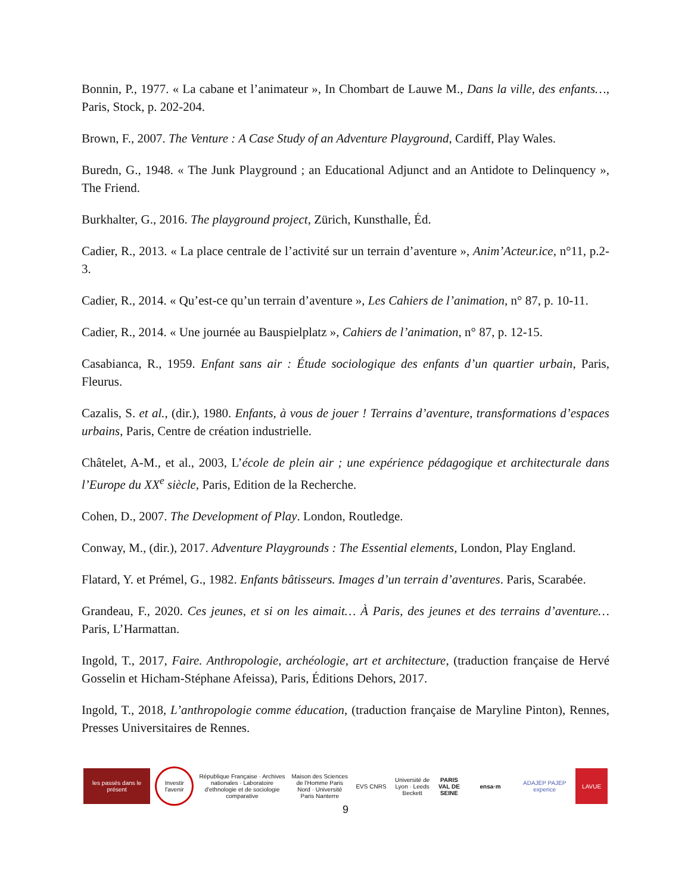Bonnin, P., 1977. « La cabane et l’animateur », In Chombart de Lauwe M., Dans la ville, des enfants…, Paris, Stock, p. 202-204.
Brown, F., 2007. The Venture : A Case Study of an Adventure Playground, Cardiff, Play Wales.
Buredn, G., 1948. « The Junk Playground ; an Educational Adjunct and an Antidote to Delinquency », The Friend.
Burkhalter, G., 2016. The playground project, Zürich, Kunsthalle, Éd.
Cadier, R., 2013. « La place centrale de l’activité sur un terrain d’aventure », Anim’Acteur.ice, n°11, p.2-3.
Cadier, R., 2014. « Qu’est-ce qu’un terrain d’aventure », Les Cahiers de l’animation, n° 87, p. 10-11.
Cadier, R., 2014. « Une journée au Bauspielplatz », Cahiers de l’animation, n° 87, p. 12-15.
Casabianca, R., 1959. Enfant sans air : Étude sociologique des enfants d’un quartier urbain, Paris, Fleurus.
Cazalis, S. et al., (dir.), 1980. Enfants, à vous de jouer ! Terrains d’aventure, transformations d’espaces urbains, Paris, Centre de création industrielle.
Châtelet, A-M., et al., 2003, L’école de plein air ; une expérience pédagogique et architecturale dans l’Europe du XX<sup>e</sup> siècle, Paris, Edition de la Recherche.
Cohen, D., 2007. The Development of Play. London, Routledge.
Conway, M., (dir.), 2017. Adventure Playgrounds : The Essential elements, London, Play England.
Flatard, Y. et Prémel, G., 1982. Enfants bâtisseurs. Images d’un terrain d’aventures. Paris, Scarabée.
Grandeau, F., 2020. Ces jeunes, et si on les aimait… À Paris, des jeunes et des terrains d’aventure… Paris, L’Harmattan.
Ingold, T., 2017, Faire. Anthropologie, archéologie, art et architecture, (traduction française de Hervé Gosselin et Hicham-Stéphane Afeissa), Paris, Éditions Dehors, 2017.
Ingold, T., 2018, L’anthropologie comme éducation, (traduction française de Maryline Pinton), Rennes, Presses Universitaires de Rennes.
les passés dans le présent
Investir l'avenir
République Française · Archives nationales · Laboratoire d'ethnologie et de sociologie comparative
Maison des Sciences de l'Homme Paris Nord · Université Paris Nanterre
EVS CNRS
Université de Lyon · Leeds Beckett
PARIS VAL DE SEINE
ensa·m
ADAJEP PAJEP experice
LAVUE
9